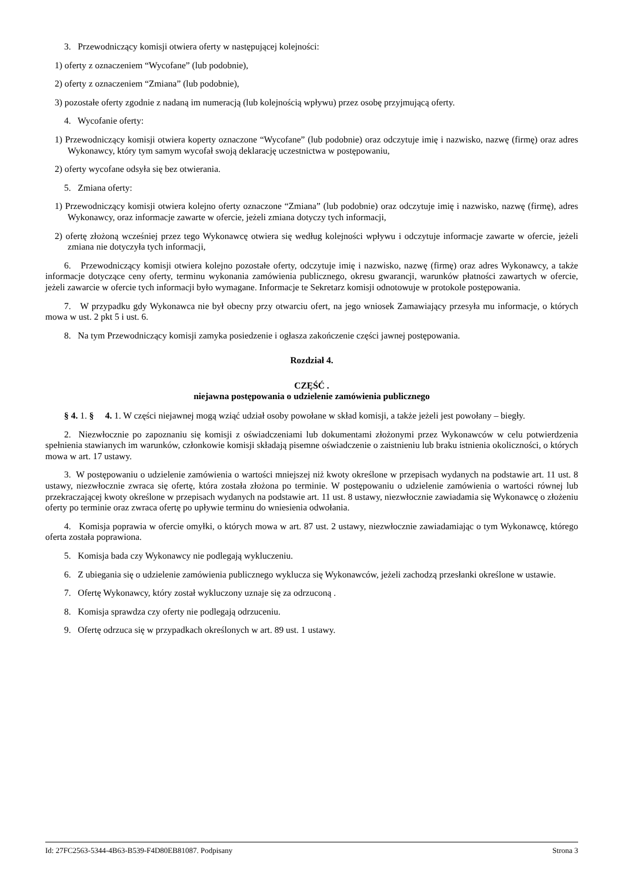3. Przewodniczący komisji otwiera oferty w następującej kolejności:
1) oferty z oznaczeniem “Wycofane” (lub podobnie),
2) oferty z oznaczeniem “Zmiana” (lub podobnie),
3) pozostałe oferty zgodnie z nadaną im numeracją (lub kolejnością wpływu) przez osobę przyjmującą oferty.
4. Wycofanie oferty:
1) Przewodniczący komisji otwiera koperty oznaczone “Wycofane” (lub podobnie) oraz odczytuje imię i nazwisko, nazwę (firmę) oraz adres Wykonawcy, który tym samym wycofał swoją deklarację uczestnictwa w postępowaniu,
2) oferty wycofane odsyła się bez otwierania.
5. Zmiana oferty:
1) Przewodniczący komisji otwiera kolejno oferty oznaczone “Zmiana” (lub podobnie) oraz odczytuje imię i nazwisko, nazwę (firmę), adres Wykonawcy, oraz informacje zawarte w ofercie, jeżeli zmiana dotyczy tych informacji,
2) ofertę złożoną wcześniej przez tego Wykonawcę otwiera się według kolejności wpływu i odczytuje informacje zawarte w ofercie, jeżeli zmiana nie dotyczyła tych informacji,
6. Przewodniczący komisji otwiera kolejno pozostałe oferty, odczytuje imię i nazwisko, nazwę (firmę) oraz adres Wykonawcy, a także informacje dotyczące ceny oferty, terminu wykonania zamówienia publicznego, okresu gwarancji, warunków płatności zawartych w ofercie, jeżeli zawarcie w ofercie tych informacji było wymagane. Informacje te Sekretarz komisji odnotowuje w protokole postępowania.
7. W przypadku gdy Wykonawca nie był obecny przy otwarciu ofert, na jego wniosek Zamawiający przesyła mu informacje, o których mowa w ust. 2 pkt 5 i ust. 6.
8. Na tym Przewodniczący komisji zamyka posiedzenie i ogłasza zakończenie części jawnej postępowania.
Rozdział 4.
CZĘŚĆ .
niejawna postępowania o udzielenie zamówienia publicznego
§ 4. 1. § 4. 1. W części niejawnej mogą wziąć udział osoby powołane w skład komisji, a także jeżeli jest powołany – biegły.
2. Niezwłocznie po zapoznaniu się komisji z oświadczeniami lub dokumentami złożonymi przez Wykonawców w celu potwierdzenia spełnienia stawianych im warunków, członkowie komisji składają pisemne oświadczenie o zaistnieniu lub braku istnienia okoliczności, o których mowa w art. 17 ustawy.
3. W postępowaniu o udzielenie zamówienia o wartości mniejszej niż kwoty określone w przepisach wydanych na podstawie art. 11 ust. 8 ustawy, niezwłocznie zwraca się ofertę, która została złożona po terminie. W postępowaniu o udzielenie zamówienia o wartości równej lub przekraczającej kwoty określone w przepisach wydanych na podstawie art. 11 ust. 8 ustawy, niezwłocznie zawiadamia się Wykonawcę o złożeniu oferty po terminie oraz zwraca ofertę po upływie terminu do wniesienia odwołania.
4. Komisja poprawia w ofercie omyłki, o których mowa w art. 87 ust. 2 ustawy, niezwłocznie zawiadamiając o tym Wykonawcę, którego oferta została poprawiona.
5. Komisja bada czy Wykonawcy nie podlegają wykluczeniu.
6. Z ubiegania się o udzielenie zamówienia publicznego wyklucza się Wykonawców, jeżeli zachodzą przesłanki określone w ustawie.
7. Ofertę Wykonawcy, który został wykluczony uznaje się za odrzuconą .
8. Komisja sprawdza czy oferty nie podlegają odrzuceniu.
9. Ofertę odrzuca się w przypadkach określonych w art. 89 ust. 1 ustawy.
Id: 27FC2563-5344-4B63-B539-F4D80EB81087. Podpisany Strona 3